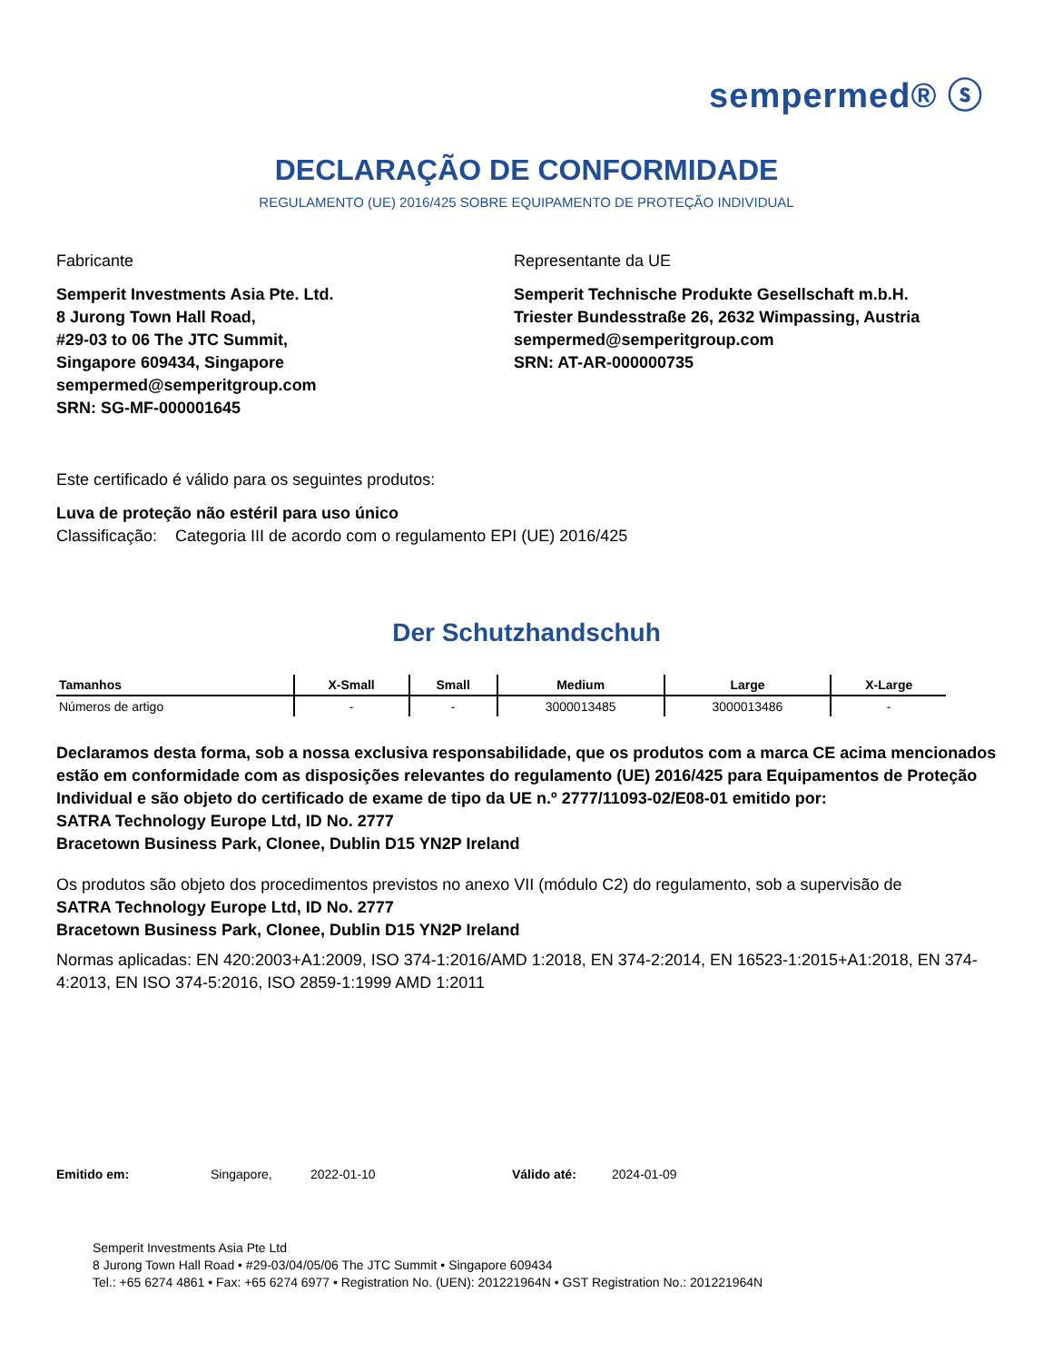sempermed® ⓢ
DECLARAÇÃO DE CONFORMIDADE
REGULAMENTO (UE) 2016/425 SOBRE EQUIPAMENTO DE PROTEÇÃO INDIVIDUAL
Fabricante
Semperit Investments Asia Pte. Ltd.
8 Jurong Town Hall Road,
#29-03 to 06 The JTC Summit,
Singapore 609434, Singapore
sempermed@semperitgroup.com
SRN: SG-MF-000001645
Representante da UE
Semperit Technische Produkte Gesellschaft m.b.H.
Triester Bundesstraße 26, 2632 Wimpassing, Austria
sempermed@semperitgroup.com
SRN: AT-AR-000000735
Este certificado é válido para os seguintes produtos:
Luva de proteção não estéril para uso único
Classificação: Categoria III de acordo com o regulamento EPI (UE) 2016/425
Der Schutzhandschuh
| Tamanhos | X-Small | Small | Medium | Large | X-Large |
| --- | --- | --- | --- | --- | --- |
| Números de artigo | - | - | 3000013485 | 3000013486 | - |
Declaramos desta forma, sob a nossa exclusiva responsabilidade, que os produtos com a marca CE acima mencionados estão em conformidade com as disposições relevantes do regulamento (UE) 2016/425 para Equipamentos de Proteção Individual e são objeto do certificado de exame de tipo da UE n.º 2777/11093-02/E08-01 emitido por:
SATRA Technology Europe Ltd, ID No. 2777
Bracetown Business Park, Clonee, Dublin D15 YN2P Ireland
Os produtos são objeto dos procedimentos previstos no anexo VII (módulo C2) do regulamento, sob a supervisão de
SATRA Technology Europe Ltd, ID No. 2777
Bracetown Business Park, Clonee, Dublin D15 YN2P Ireland
Normas aplicadas: EN 420:2003+A1:2009, ISO 374-1:2016/AMD 1:2018, EN 374-2:2014, EN 16523-1:2015+A1:2018, EN 374-4:2013, EN ISO 374-5:2016, ISO 2859-1:1999 AMD 1:2011
Emitido em: Singapore, 2022-01-10 Válido até: 2024-01-09
Semperit Investments Asia Pte Ltd
8 Jurong Town Hall Road • #29-03/04/05/06 The JTC Summit • Singapore 609434
Tel.: +65 6274 4861 • Fax: +65 6274 6977 • Registration No. (UEN): 201221964N • GST Registration No.: 201221964N